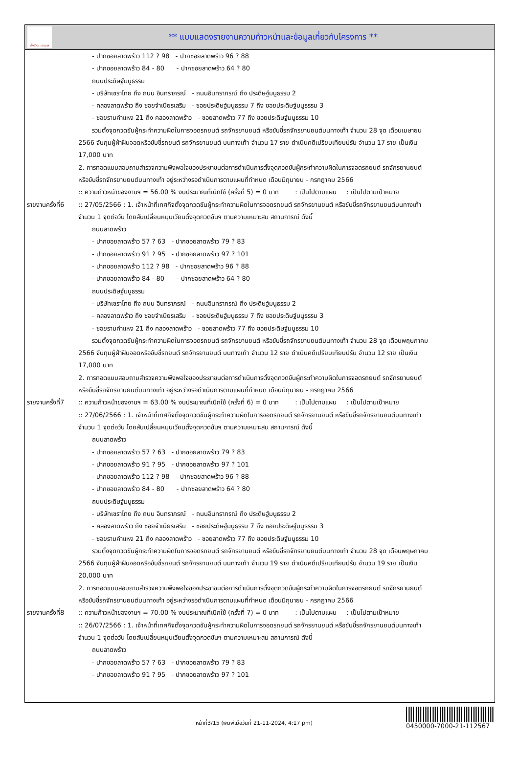ทั้งชีวิต..เราดูแล
** แบบแสดงรายงานความก้าวหน้าและข้อมูลเกี่ยวกับโครงการ **
รายงานครั้งที่6
รายงานครั้งที่7
รายงานครั้งที่8
- ปากซอยลาดพร้าว 112 ? 98 - ปากซอยลาดพร้าว 96 ? 88
- ปากซอยลาดพร้าว 84 - 80 - ปากซอยลาดพร้าว 64 ? 80
ถนนประดิษฐ์มนูธรรม
- บริษัทเซราไทย ถึง ถนน อินทราภรณ์ - ถนนอินทราภรณ์ ถึง ประดิษฐ์มนูธรรม 2
- คลองลาดพร้าว ถึง ซอยจำเนียรเสริม - ซอยประดิษฐ์มนูธรรม 7 ถึง ซอยประดิษฐ์มนูธรรม 3
- ซอยรามคำแหง 21 ถึง คลองลาดพร้าว - ซอยลาดพร้าว 77 ถึง ซอยประดิษฐ์มนูธรรม 10
รวมตั้งจุดกวดขันผู้กระทำความผิดในการจอดรถยนต์ รถจักรยานยนต์ หรือขับขี่รถจักรยานยนต์บนทางเท้า จำนวน 28 จุด เดือนเมษายน
2566 จับกุมผู้ฝ่าฝืนจอดหรือขับขี่รถยนต์ รถจักรยานยนต์ บนทางเท้า จำนวน 17 ราย ดำเนินคดีเปรียบเทียบปรับ จำนวน 17 ราย เป็นเงิน
17,000 บาท
2. การทอดแบบสอบถามสำรวจความพึงพอใจของประชาชนต่อการดำเนินการตั้งจุดกวดขันผู้กระทำความผิดในการจอดรถยนต์ รถจักรยานยนต์
หรือขับขี่รถจักรยานยนต์บนทางเท้า อยู่ระหว่างรอดำเนินการตามแผนที่กำหนด เดือนมิถุนายน - กรกฎาคม 2566
:: ความก้าวหน้าของงานฯ = 56.00 % งบประมาณที่เบิกใช้ (ครั้งที่ 5) = 0 บาท : เป็นไปตามแผน : เป็นไปตามเป้าหมาย
:: 27/05/2566 : 1. เจ้าหน้าที่เทศกิจตั้งจุดกวดขันผู้กระทำความผิดในการจอดรถยนต์ รถจักรยานยนต์ หรือขับขี่รถจักรยานยนต์บนทางเท้า
จำนวน 1 จุดต่อวัน โดยสับเปลี่ยนหมุนเวียนตั้งจุดกวดขันฯ ตามความเหมาะสม สถานการณ์ ดังนี้
ถนนลาดพร้าว
- ปากซอยลาดพร้าว 57 ? 63 - ปากซอยลาดพร้าว 79 ? 83
- ปากซอยลาดพร้าว 91 ? 95 - ปากซอยลาดพร้าว 97 ? 101
- ปากซอยลาดพร้าว 112 ? 98 - ปากซอยลาดพร้าว 96 ? 88
- ปากซอยลาดพร้าว 84 - 80 - ปากซอยลาดพร้าว 64 ? 80
ถนนประดิษฐ์มนูธรรม
- บริษัทเซราไทย ถึง ถนน อินทราภรณ์ - ถนนอินทราภรณ์ ถึง ประดิษฐ์มนูธรรม 2
- คลองลาดพร้าว ถึง ซอยจำเนียรเสริม - ซอยประดิษฐ์มนูธรรม 7 ถึง ซอยประดิษฐ์มนูธรรม 3
- ซอยรามคำแหง 21 ถึง คลองลาดพร้าว - ซอยลาดพร้าว 77 ถึง ซอยประดิษฐ์มนูธรรม 10
รวมตั้งจุดกวดขันผู้กระทำความผิดในการจอดรถยนต์ รถจักรยานยนต์ หรือขับขี่รถจักรยานยนต์บนทางเท้า จำนวน 28 จุด เดือนพฤษภาคม
2566 จับกุมผู้ฝ่าฝืนจอดหรือขับขี่รถยนต์ รถจักรยานยนต์ บนทางเท้า จำนวน 12 ราย ดำเนินคดีเปรียบเทียบปรับ จำนวน 12 ราย เป็นเงิน
17,000 บาท
2. การทอดแบบสอบถามสำรวจความพึงพอใจของประชาชนต่อการดำเนินการตั้งจุดกวดขันผู้กระทำความผิดในการจอดรถยนต์ รถจักรยานยนต์
หรือขับขี่รถจักรยานยนต์บนทางเท้า อยู่ระหว่างรอดำเนินการตามแผนที่กำหนด เดือนมิถุนายน - กรกฎาคม 2566
:: ความก้าวหน้าของงานฯ = 63.00 % งบประมาณที่เบิกใช้ (ครั้งที่ 6) = 0 บาท : เป็นไปตามแผน : เป็นไปตามเป้าหมาย
:: 27/06/2566 : 1. เจ้าหน้าที่เทศกิจตั้งจุดกวดขันผู้กระทำความผิดในการจอดรถยนต์ รถจักรยานยนต์ หรือขับขี่รถจักรยานยนต์บนทางเท้า
จำนวน 1 จุดต่อวัน โดยสับเปลี่ยนหมุนเวียนตั้งจุดกวดขันฯ ตามความเหมาะสม สถานการณ์ ดังนี้
ถนนลาดพร้าว
- ปากซอยลาดพร้าว 57 ? 63 - ปากซอยลาดพร้าว 79 ? 83
- ปากซอยลาดพร้าว 91 ? 95 - ปากซอยลาดพร้าว 97 ? 101
- ปากซอยลาดพร้าว 112 ? 98 - ปากซอยลาดพร้าว 96 ? 88
- ปากซอยลาดพร้าว 84 - 80 - ปากซอยลาดพร้าว 64 ? 80
ถนนประดิษฐ์มนูธรรม
- บริษัทเซราไทย ถึง ถนน อินทราภรณ์ - ถนนอินทราภรณ์ ถึง ประดิษฐ์มนูธรรม 2
- คลองลาดพร้าว ถึง ซอยจำเนียรเสริม - ซอยประดิษฐ์มนูธรรม 7 ถึง ซอยประดิษฐ์มนูธรรม 3
- ซอยรามคำแหง 21 ถึง คลองลาดพร้าว - ซอยลาดพร้าว 77 ถึง ซอยประดิษฐ์มนูธรรม 10
รวมตั้งจุดกวดขันผู้กระทำความผิดในการจอดรถยนต์ รถจักรยานยนต์ หรือขับขี่รถจักรยานยนต์บนทางเท้า จำนวน 28 จุด เดือนพฤษภาคม
2566 จับกุมผู้ฝ่าฝืนจอดหรือขับขี่รถยนต์ รถจักรยานยนต์ บนทางเท้า จำนวน 19 ราย ดำเนินคดีเปรียบเทียบปรับ จำนวน 19 ราย เป็นเงิน
20,000 บาท
2. การทอดแบบสอบถามสำรวจความพึงพอใจของประชาชนต่อการดำเนินการตั้งจุดกวดขันผู้กระทำความผิดในการจอดรถยนต์ รถจักรยานยนต์
หรือขับขี่รถจักรยานยนต์บนทางเท้า อยู่ระหว่างรอดำเนินการตามแผนที่กำหนด เดือนมิถุนายน - กรกฎาคม 2566
:: ความก้าวหน้าของงานฯ = 70.00 % งบประมาณที่เบิกใช้ (ครั้งที่ 7) = 0 บาท : เป็นไปตามแผน : เป็นไปตามเป้าหมาย
:: 26/07/2566 : 1. เจ้าหน้าที่เทศกิจตั้งจุดกวดขันผู้กระทำความผิดในการจอดรถยนต์ รถจักรยานยนต์ หรือขับขี่รถจักรยานยนต์บนทางเท้า
จำนวน 1 จุดต่อวัน โดยสับเปลี่ยนหมุนเวียนตั้งจุดกวดขันฯ ตามความเหมาะสม สถานการณ์ ดังนี้
ถนนลาดพร้าว
- ปากซอยลาดพร้าว 57 ? 63 - ปากซอยลาดพร้าว 79 ? 83
- ปากซอยลาดพร้าว 91 ? 95 - ปากซอยลาดพร้าว 97 ? 101
หน้าที่3/15 (พิมพ์เมื่อวันที่ 21-11-2024, 4:17 pm)
0450000-7000-21-112567